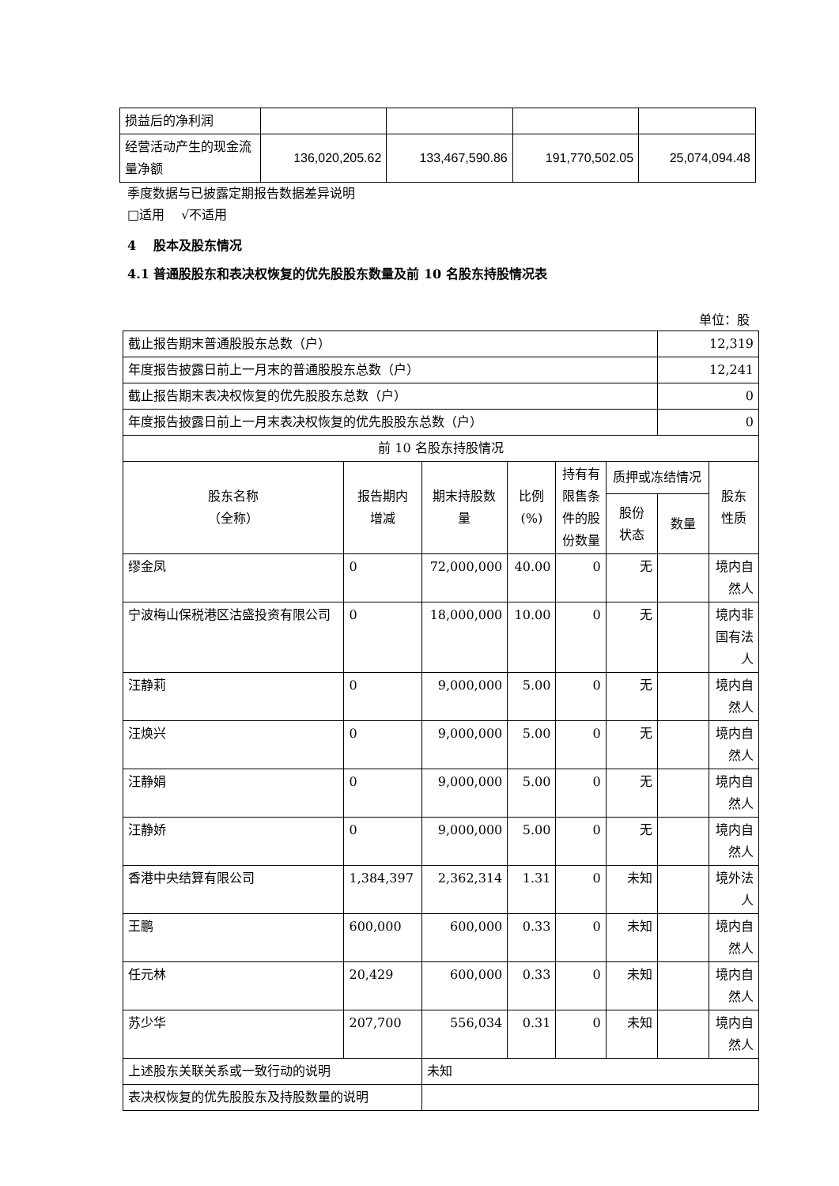| 损益后的净利润 | | | | |
| 经营活动产生的现金流量净额 | 136,020,205.62 | 133,467,590.86 | 191,770,502.05 | 25,074,094.48 |
季度数据与已披露定期报告数据差异说明
□适用　 √不适用
4　 股本及股东情况
4.1 普通股股东和表决权恢复的优先股股东数量及前 10 名股东持股情况表
单位：股
| 截止报告期末普通股股东总数（户） | | | | | | 12,319 | |
| 年度报告披露日前上一月末的普通股股东总数（户） | | | | | | 12,241 | |
| 截止报告期末表决权恢复的优先股股东总数（户） | | | | | | 0 | |
| 年度报告披露日前上一月末表决权恢复的优先股股东总数（户） | | | | | | 0 | |
| 前 10 名股东持股情况 | | | | | | | |
| 股东名称 （全称） | 报告期内 增减 | 期末持股数 量 | 比例 (%) | 持有有 限售条 件的股 份数量 | 质押或冻结情况 | | 股东 性质 |
| | | | | | 股份 状态 | 数量 | |
| 缪金凤 | 0 | 72,000,000 | 40.00 | 0 | 无 | | 境内自 然人 |
| 宁波梅山保税港区沽盛投资有限公司 | 0 | 18,000,000 | 10.00 | 0 | 无 | | 境内非 国有法 人 |
| 汪静莉 | 0 | 9,000,000 | 5.00 | 0 | 无 | | 境内自 然人 |
| 汪焕兴 | 0 | 9,000,000 | 5.00 | 0 | 无 | | 境内自 然人 |
| 汪静娟 | 0 | 9,000,000 | 5.00 | 0 | 无 | | 境内自 然人 |
| 汪静娇 | 0 | 9,000,000 | 5.00 | 0 | 无 | | 境内自 然人 |
| 香港中央结算有限公司 | 1,384,397 | 2,362,314 | 1.31 | 0 | 未知 | | 境外法 人 |
| 王鹏 | 600,000 | 600,000 | 0.33 | 0 | 未知 | | 境内自 然人 |
| 任元林 | 20,429 | 600,000 | 0.33 | 0 | 未知 | | 境内自 然人 |
| 苏少华 | 207,700 | 556,034 | 0.31 | 0 | 未知 | | 境内自 然人 |
| 上述股东关联关系或一致行动的说明 | | 未知 | | | | | |
| 表决权恢复的优先股股东及持股数量的说明 | | | | | | | |